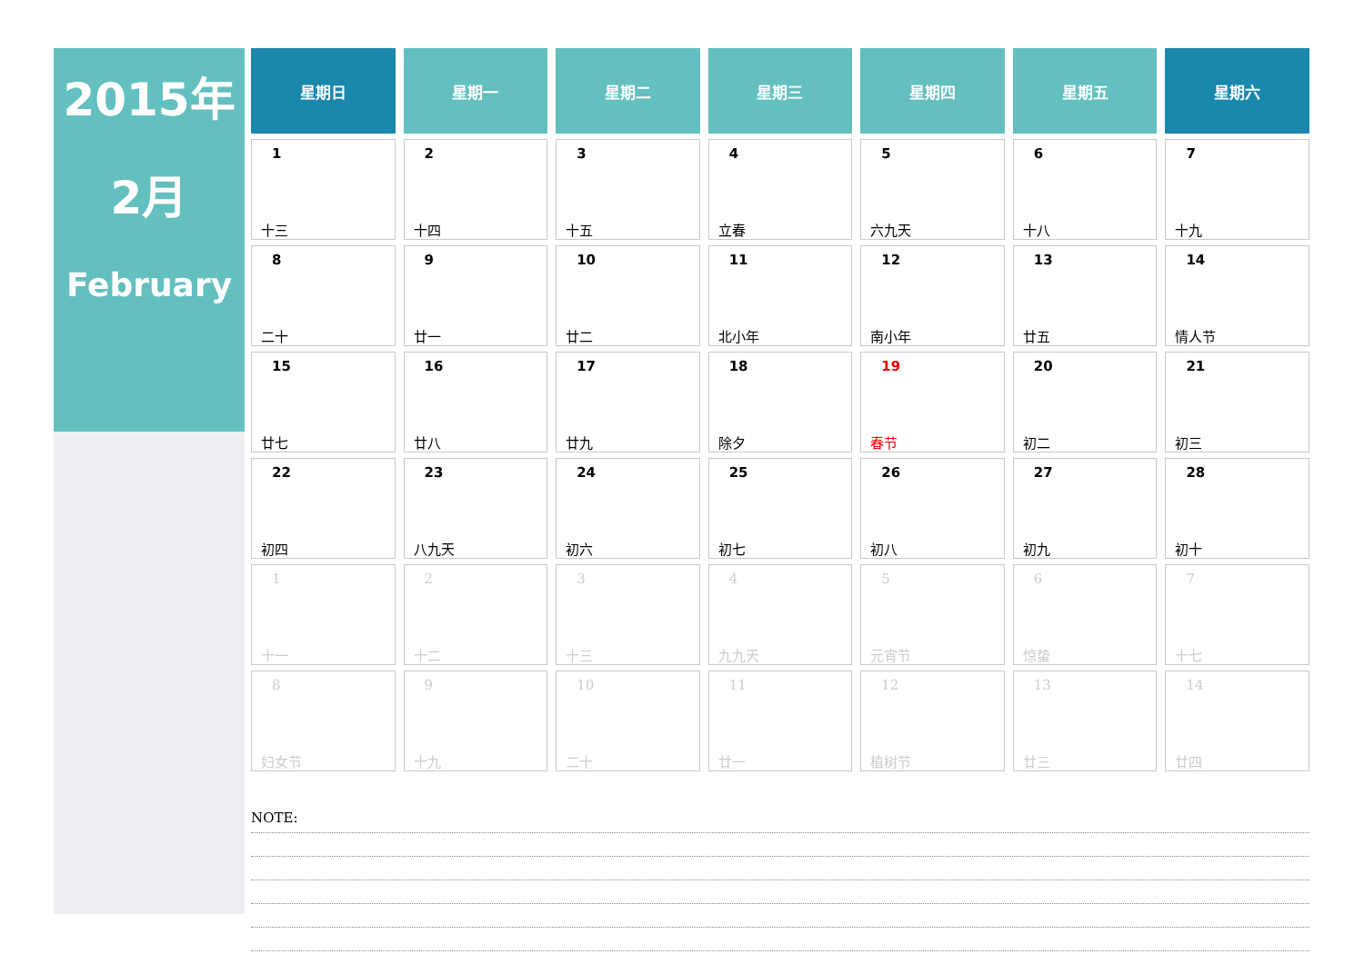2015年
2月
February
| 星期日 | 星期一 | 星期二 | 星期三 | 星期四 | 星期五 | 星期六 |
| --- | --- | --- | --- | --- | --- | --- |
| 1 十三 | 2 十四 | 3 十五 | 4 立春 | 5 六九天 | 6 十八 | 7 十九 |
| 8 二十 | 9 廿一 | 10 廿二 | 11 北小年 | 12 南小年 | 13 廿五 | 14 情人节 |
| 15 廿七 | 16 廿八 | 17 廿九 | 18 除夕 | 19 春节 | 20 初二 | 21 初三 |
| 22 初四 | 23 八九天 | 24 初六 | 25 初七 | 26 初八 | 27 初九 | 28 初十 |
| 1 十一 | 2 十二 | 3 十三 | 4 九九天 | 5 元宵节 | 6 惊蛰 | 7 十七 |
| 8 妇女节 | 9 十九 | 10 二十 | 11 廿一 | 12 植树节 | 13 廿三 | 14 廿四 |
NOTE: